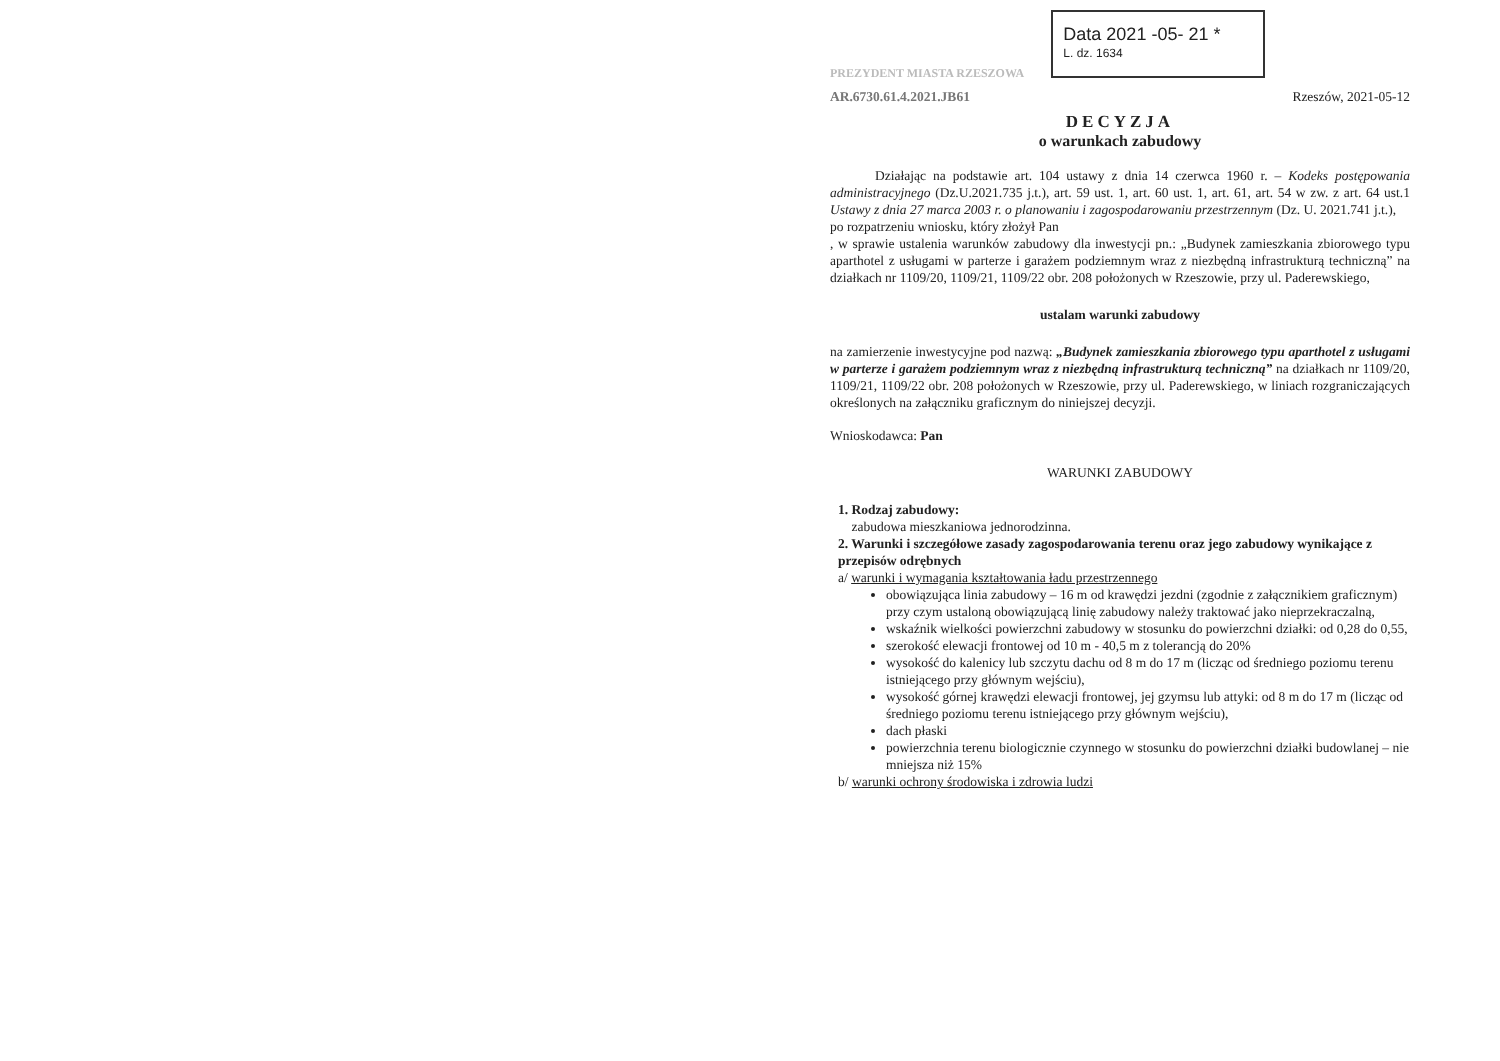PREZYDENT MIASTA RZESZOWA
AR.6730.61.4.2021.JB61
Data 2021 -05- 21 *
L. dz. 1634
Rzeszów, 2021-05-12
DECYZJA
o warunkach zabudowy
Działając na podstawie art. 104 ustawy z dnia 14 czerwca 1960 r. – Kodeks postępowania administracyjnego (Dz.U.2021.735 j.t.), art. 59 ust. 1, art. 60 ust. 1, art. 61, art. 54 w zw. z art. 64 ust.1 Ustawy z dnia 27 marca 2003 r. o planowaniu i zagospodarowaniu przestrzennym (Dz. U. 2021.741 j.t.),
po rozpatrzeniu wniosku, który złożył Pan
, w sprawie ustalenia warunków zabudowy dla inwestycji pn.: „Budynek zamieszkania zbiorowego typu aparthotel z usługami w parterze i garażem podziemnym wraz z niezbędną infrastrukturą techniczną” na działkach nr 1109/20, 1109/21, 1109/22 obr. 208 położonych w Rzeszowie, przy ul. Paderewskiego,
ustalam warunki zabudowy
na zamierzenie inwestycyjne pod nazwą: „Budynek zamieszkania zbiorowego typu aparthotel z usługami w parterze i garażem podziemnym wraz z niezbędną infrastrukturą techniczną” na działkach nr 1109/20, 1109/21, 1109/22 obr. 208 położonych w Rzeszowie, przy ul. Paderewskiego, w liniach rozgraniczających określonych na załączniku graficznym do niniejszej decyzji.
Wnioskodawca: Pan
WARUNKI ZABUDOWY
1. Rodzaj zabudowy:
zabudowa mieszkaniowa jednorodzinna.
2. Warunki i szczegółowe zasady zagospodarowania terenu oraz jego zabudowy wynikające z przepisów odrębnych
a/ warunki i wymagania kształtowania ładu przestrzennego
obowiązująca linia zabudowy – 16 m od krawędzi jezdni (zgodnie z załącznikiem graficznym) przy czym ustaloną obowiązującą linię zabudowy należy traktować jako nieprzekraczalną,
wskaźnik wielkości powierzchni zabudowy w stosunku do powierzchni działki: od 0,28 do 0,55,
szerokość elewacji frontowej od 10 m - 40,5 m z tolerancją do 20%
wysokość do kalenicy lub szczytu dachu od 8 m do 17 m (licząc od średniego poziomu terenu istniejącego przy głównym wejściu),
wysokość górnej krawędzi elewacji frontowej, jej gzymsu lub attyki: od 8 m do 17 m (licząc od średniego poziomu terenu istniejącego przy głównym wejściu),
dach płaski
powierzchnia terenu biologicznie czynnego w stosunku do powierzchni działki budowlanej – nie mniejsza niż 15%
b/ warunki ochrony środowiska i zdrowia ludzi